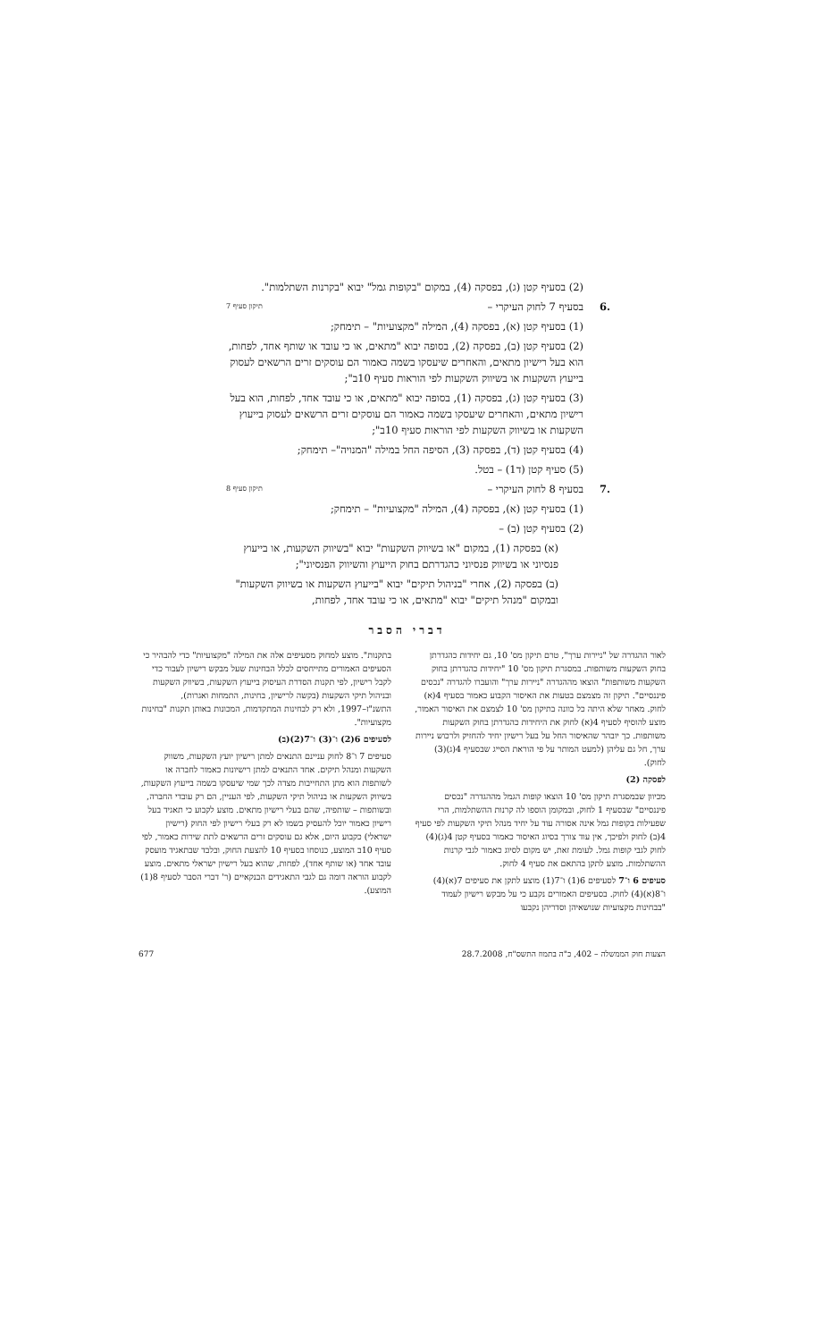(2) בסעיף קטן (ג), בפסקה (4), במקום "בקופות גמל" יבוא "בקרנות השתלמות".
.6 בסעיף 7 לחוק העיקרי – תיקון סעיף 7
(1) בסעיף קטן (א), בפסקה (4), המילה "מקצועיות" – תימחק;
(2) בסעיף קטן (ב), בפסקה (2), בסופה יבוא "מתאים, או כי עובד או שותף אחד, לפחות, הוא בעל רישיון מתאים, והאחרים שיעסקו בשמה כאמור הם עוסקים זרים הרשאים לעסוק בייעוץ השקעות או בשיווק השקעות לפי הוראות סעיף 10ב";
(3) בסעיף קטן (ג), בפסקה (1), בסופה יבוא "מתאים, או כי עובד אחד, לפחות, הוא בעל רישיון מתאים, והאחרים שיעסקו בשמה כאמור הם עוסקים זרים הרשאים לעסוק בייעוץ השקעות או בשיווק השקעות לפי הוראות סעיף 10ב";
(4) בסעיף קטן (ד), בפסקה (3), הסיפה החל במילה "המנויה"– תימחק;
(5) סעיף קטן (ד1) – בטל.
.7 בסעיף 8 לחוק העיקרי – תיקון סעיף 8
(1) בסעיף קטן (א), בפסקה (4), המילה "מקצועיות" – תימחק;
(2) בסעיף קטן (ב) –
(א) בפסקה (1), במקום "או בשיווק השקעות" יבוא "בשיווק השקעות, או בייעוץ פנסיוני או בשיווק פנסיוני כהגדרתם בחוק הייעוץ והשיווק הפנסיוני";
(ב) בפסקה (2), אחרי "בניהול תיקים" יבוא "בייעוץ השקעות או בשיווק השקעות" ובמקום "מנהל תיקים" יבוא "מתאים, או כי עובד אחד, לפחות,
דברי הסבר
לאור ההגדרה של "ניירות ערך", טרם תיקון מס' 10, גם יחידות כהגדרתן בחוק השקעות משותפות. במסגרת תיקון מס' 10 "יחידות כהגדרתן בחוק השקעות משותפות" הוצאו מההגדרה "ניירות ערך" והועברו להגדרה "נכסים פיננסיים". תיקון זה מצמצם בטעות את האיסור הקבוע כאמור בסעיף 4(א) לחוק. מאחר שלא היתה כל כוונה בתיקון מס' 10 לצמצם את האיסור האמור, מוצע להוסיף לסעיף 4(א) לחוק את היחידות כהגדרתן בחוק השקעות משותפות. כך יובהר שהאיסור החל על בעל רישיון יחיד להחזיק ולרכוש ניירות ערך, חל גם עליהן (למעט המותר על פי הוראת הסייג שבסעיף 4(ג)(3) לחוק).
לפסקה (2)
מכיוון שבמסגרת תיקון מס' 10 הוצאו קופות הגמל מההגדרה "נכסים פיננסיים" שבסעיף 1 לחוק, ובמקומן הוספו לה קרנות ההשתלמות, הרי שפעילות בקופות גמל אינה אסורה עוד על יחיד מנהל תיקי השקעות לפי סעיף 4(ב) לחוק ולפיכך, אין עוד צורך בסיוג האיסור כאמור בסעיף קטן 4(ג)(4) לחוק לגבי קופות גמל. לעומת זאת, יש מקום לסיוג כאמור לגבי קרנות ההשתלמות. מוצע לתקן בהתאם את סעיף 4 לחוק.
סעיפים 6 ו־7 לסעיפים 6(1) ו־7(1) מוצע לתקן את סעיפים 7(א)(4) ו־8(א)(4) לחוק. בסעיפים האמורים נקבע כי על מבקש רישיון לעמוד "בבחינות מקצועיות שנושאיהן וסדריהן נקבעו
בתקנות". מוצע למחוק מסעיפים אלה את המילה "מקצועיות" כדי להבהיר כי הסעיפים האמורים מתייחסים לכלל הבחינות שעל מבקש רישיון לעבור כדי לקבל רישיון, לפי תקנות הסדרת העיסוק בייעוץ השקעות, בשיווק השקעות ובניהול תיקי השקעות (בקשה לרישיון, בחינות, התמחות ואגרות), התשנ"ז–1997, ולא רק לבחינות המתקדמות, המכונות באותן תקנות "בחינות מקצועיות".
לסעיפים 6(2) ו־(3) ו־7(2)(ב)
סעיפים 7 ו־8 לחוק עניינם התנאים למתן רישיון יועץ השקעות, משווק השקעות ומנהל תיקים. אחד התנאים למתן רישיונות כאמור לחברה או לשותפות הוא מתן התחייבות מצדה לכך שמי שיעסקו בשמה בייעוץ השקעות, בשיווק השקעות או בניהול תיקי השקעות, לפי העניין, הם רק עובדי החברה, ובשותפות – שותפיה, שהם בעלי רישיון מתאים. מוצע לקבוע כי תאגיד בעל רישיון כאמור יוכל להעסיק בשמו לא רק בעלי רישיון לפי החוק (רישיון ישראלי) כקבוע היום, אלא גם עוסקים זרים הרשאים לתת שירות כאמור, לפי סעיף 10ב המוצע, כנוסחו בסעיף 10 להצעת החוק, ובלבד שבתאגיד מועסק עובד אחד (או שותף אחד), לפחות, שהוא בעל רישיון ישראלי מתאים. מוצע לקבוע הוראה דומה גם לגבי התאגידים הבנקאיים (ר' דברי הסבר לסעיף 8(1) המוצע).
הצעות חוק הממשלה – 402, כ"ה בתמוז התשס"ח, 28.7.2008 677